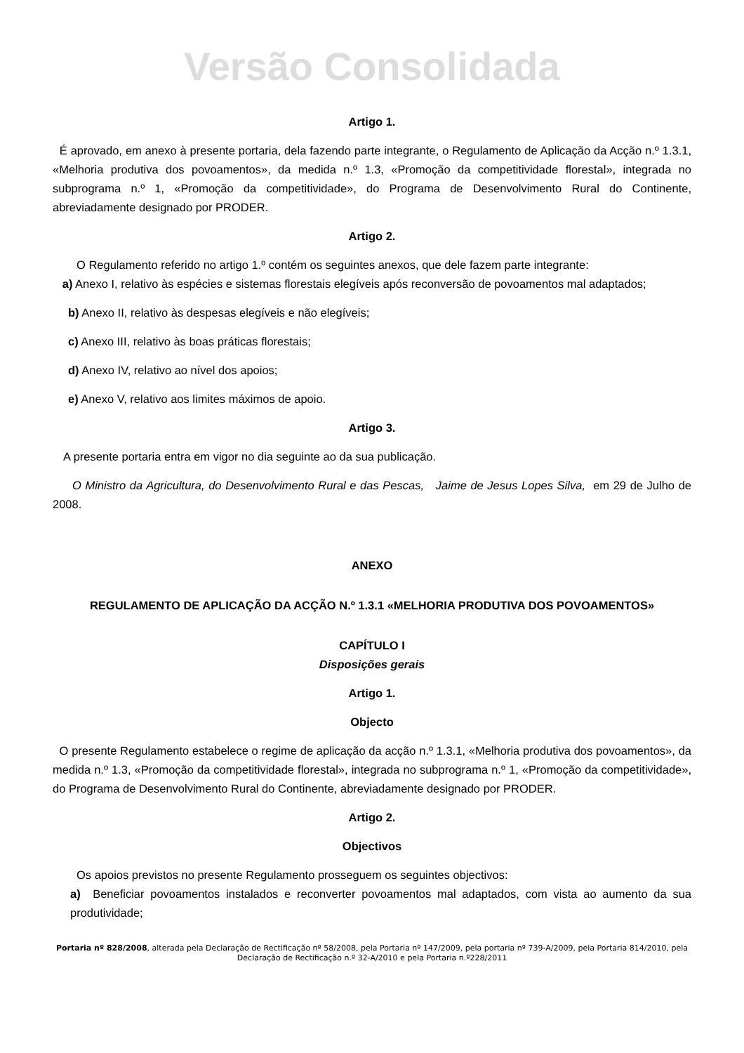Versão Consolidada
Artigo 1.
É aprovado, em anexo à presente portaria, dela fazendo parte integrante, o Regulamento de Aplicação da Acção n.º 1.3.1, «Melhoria produtiva dos povoamentos», da medida n.º 1.3, «Promoção da competitividade florestal», integrada no subprograma n.º 1, «Promoção da competitividade», do Programa de Desenvolvimento Rural do Continente, abreviadamente designado por PRODER.
Artigo 2.
O Regulamento referido no artigo 1.º contém os seguintes anexos, que dele fazem parte integrante:
a) Anexo I, relativo às espécies e sistemas florestais elegíveis após reconversão de povoamentos mal adaptados;
b) Anexo II, relativo às despesas elegíveis e não elegíveis;
c) Anexo III, relativo às boas práticas florestais;
d) Anexo IV, relativo ao nível dos apoios;
e) Anexo V, relativo aos limites máximos de apoio.
Artigo 3.
A presente portaria entra em vigor no dia seguinte ao da sua publicação.
O Ministro da Agricultura, do Desenvolvimento Rural e das Pescas, Jaime de Jesus Lopes Silva, em 29 de Julho de 2008.
ANEXO
REGULAMENTO DE APLICAÇÃO DA ACÇÃO N.º 1.3.1 «MELHORIA PRODUTIVA DOS POVOAMENTOS»
CAPÍTULO I
Disposições gerais
Artigo 1.
Objecto
O presente Regulamento estabelece o regime de aplicação da acção n.º 1.3.1, «Melhoria produtiva dos povoamentos», da medida n.º 1.3, «Promoção da competitividade florestal», integrada no subprograma n.º 1, «Promoção da competitividade», do Programa de Desenvolvimento Rural do Continente, abreviadamente designado por PRODER.
Artigo 2.
Objectivos
Os apoios previstos no presente Regulamento prosseguem os seguintes objectivos:
a) Beneficiar povoamentos instalados e reconverter povoamentos mal adaptados, com vista ao aumento da sua produtividade;
Portaria nº 828/2008, alterada pela Declaração de Rectificação nº 58/2008, pela Portaria nº 147/2009, pela portaria nº 739-A/2009, pela Portaria 814/2010, pela Declaração de Rectificação n.º 32-A/2010 e pela Portaria n.º228/2011